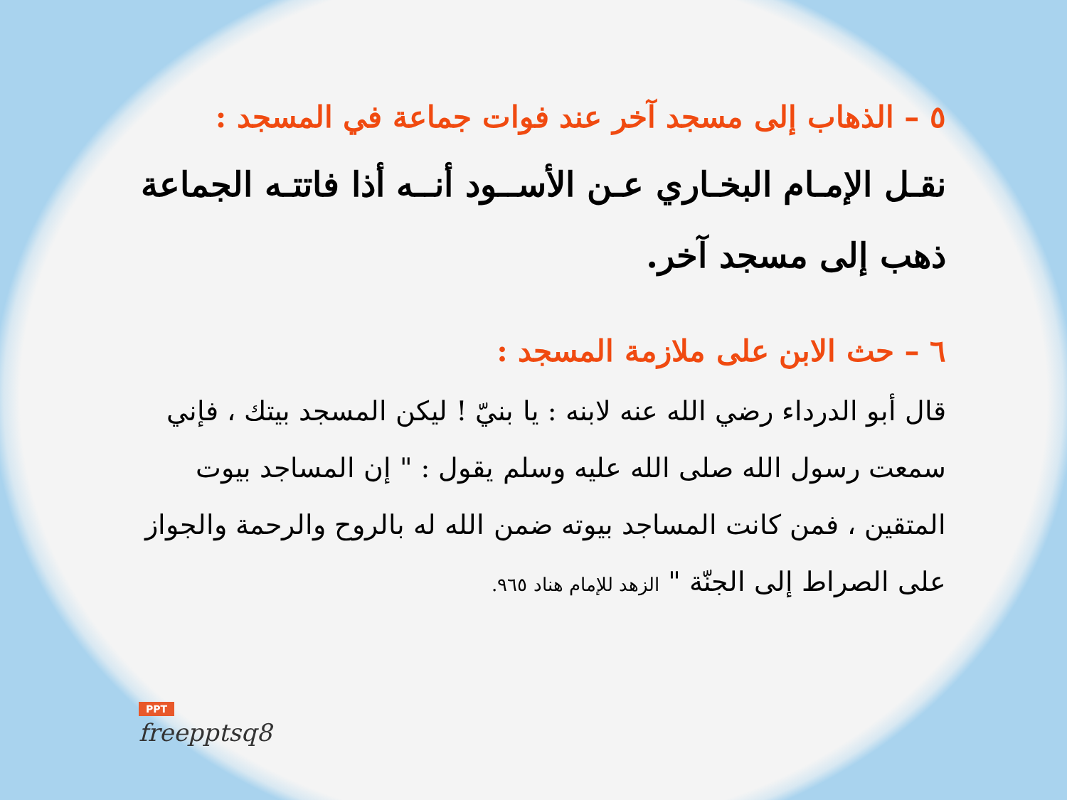٥ – الذهاب إلى مسجد آخر عند فوات جماعة في المسجد :
نقـل الإمـام البخـاري عـن الأســود أنــه أذا فاتتـه الجماعة ذهب إلى مسجد آخر.
٦ – حث الابن على ملازمة المسجد :
قال أبو الدرداء رضي الله عنه لابنه : يا بنيّ ! ليكن المسجد بيتك ، فإني سمعت رسول الله صلى الله عليه وسلم يقول : " إن المساجد بيوت المتقين ، فمن كانت المساجد بيوته ضمن الله له بالروح والرحمة والجواز على الصراط إلى الجنّة " الزهد للإمام هناد ٩٦٥.
PPT
freepptsq8